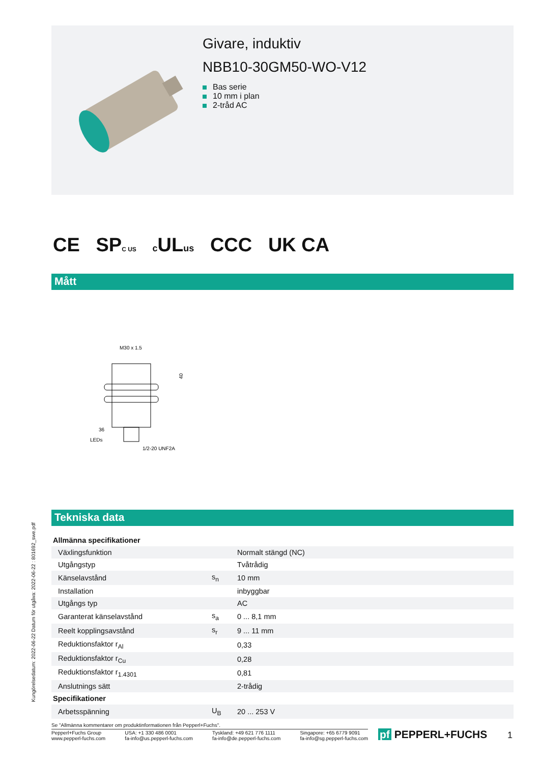Givare, induktiv
NBB10-30GM50-WO-V12
Bas serie
10 mm i plan
2-tråd AC
CE SPC US c ULus CCC UK CA
Mått
M30 x 1.5
40
36
LEDs
1/2-20 UNF2A
Tekniska data
| Allmänna specifikationer | | |
| --- | --- | --- |
| Växlingsfunktion | | Normalt stängd (NC) |
| Utgångstyp | | Tvåtrådig |
| Känselavstånd | s<sub>n</sub> | 10 mm |
| Installation | | inbyggbar |
| Utgångs typ | | AC |
| Garanterat känselavstånd | s<sub>a</sub> | 0 ... 8,1 mm |
| Reelt kopplingsavstånd | s<sub>r</sub> | 9 ... 11 mm |
| Reduktionsfaktor r<sub>Al</sub> | | 0,33 |
| Reduktionsfaktor r<sub>Cu</sub> | | 0,28 |
| Reduktionsfaktor r<sub>1.4301</sub> | | 0,81 |
| Anslutnings sätt | | 2-trådig |
| Specifikationer | | |
| Arbetsspänning | U<sub>B</sub> | 20 ... 253 V |
Kungörelsedatum: 2022-06-22 Datum för utgåva: 2022-06-22 : 801692_swe.pdf
Se "Allmänna kommentarer om produktinformationen från Pepperl+Fuchs".
Pepperl+Fuchs Group
www.pepperl-fuchs.com
USA: +1 330 486 0001
fa-info@us.pepperl-fuchs.com
Tyskland: +49 621 776 1111
fa-info@de.pepperl-fuchs.com
Singapore: +65 6779 9091
fa-info@sg.pepperl-fuchs.com
pf PEPPERL+FUCHS 1